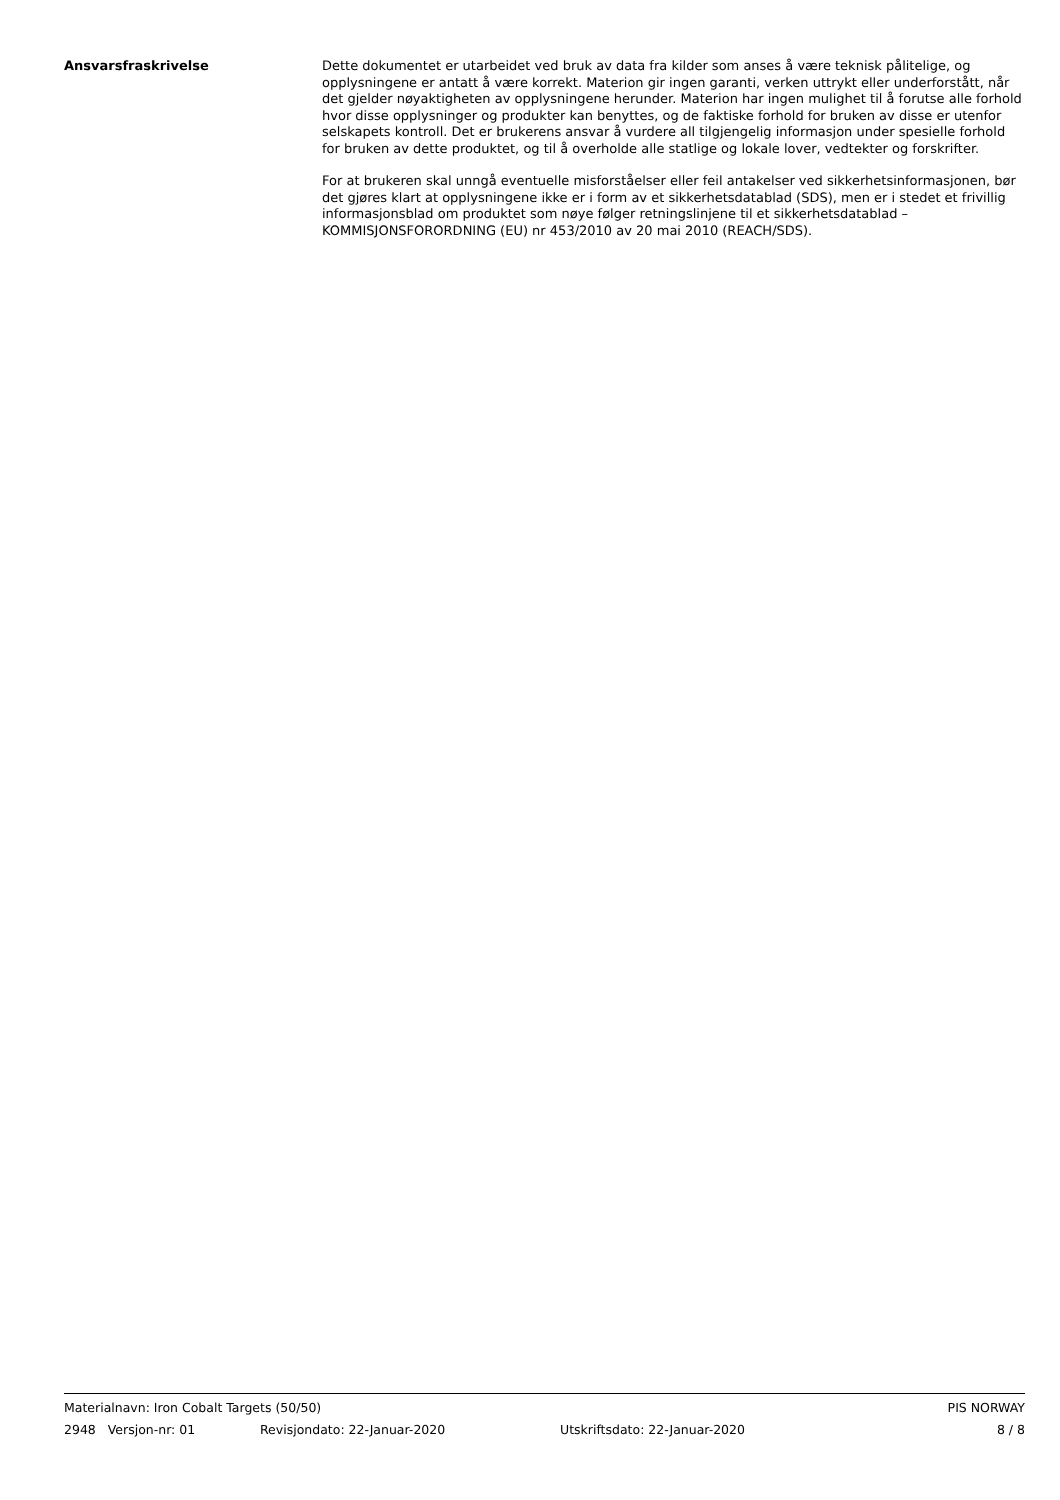Ansvarsfraskrivelse
Dette dokumentet er utarbeidet ved bruk av data fra kilder som anses å være teknisk pålitelige, og opplysningene er antatt å være korrekt. Materion gir ingen garanti, verken uttrykt eller underforstått, når det gjelder nøyaktigheten av opplysningene herunder. Materion har ingen mulighet til å forutse alle forhold hvor disse opplysninger og produkter kan benyttes, og de faktiske forhold for bruken av disse er utenfor selskapets kontroll. Det er brukerens ansvar å vurdere all tilgjengelig informasjon under spesielle forhold for bruken av dette produktet, og til å overholde alle statlige og lokale lover, vedtekter og forskrifter.
For at brukeren skal unngå eventuelle misforståelser eller feil antakelser ved sikkerhetsinformasjonen, bør det gjøres klart at opplysningene ikke er i form av et sikkerhetsdatablad (SDS), men er i stedet et frivillig informasjonsblad om produktet som nøye følger retningslinjene til et sikkerhetsdatablad – KOMMISJONSFORORDNING (EU) nr 453/2010 av 20 mai 2010 (REACH/SDS).
Materialnavn: Iron Cobalt Targets (50/50) PIS NORWAY
2948 Versjon-nr: 01 Revisjondato: 22-Januar-2020 Utskriftsdato: 22-Januar-2020 8 / 8